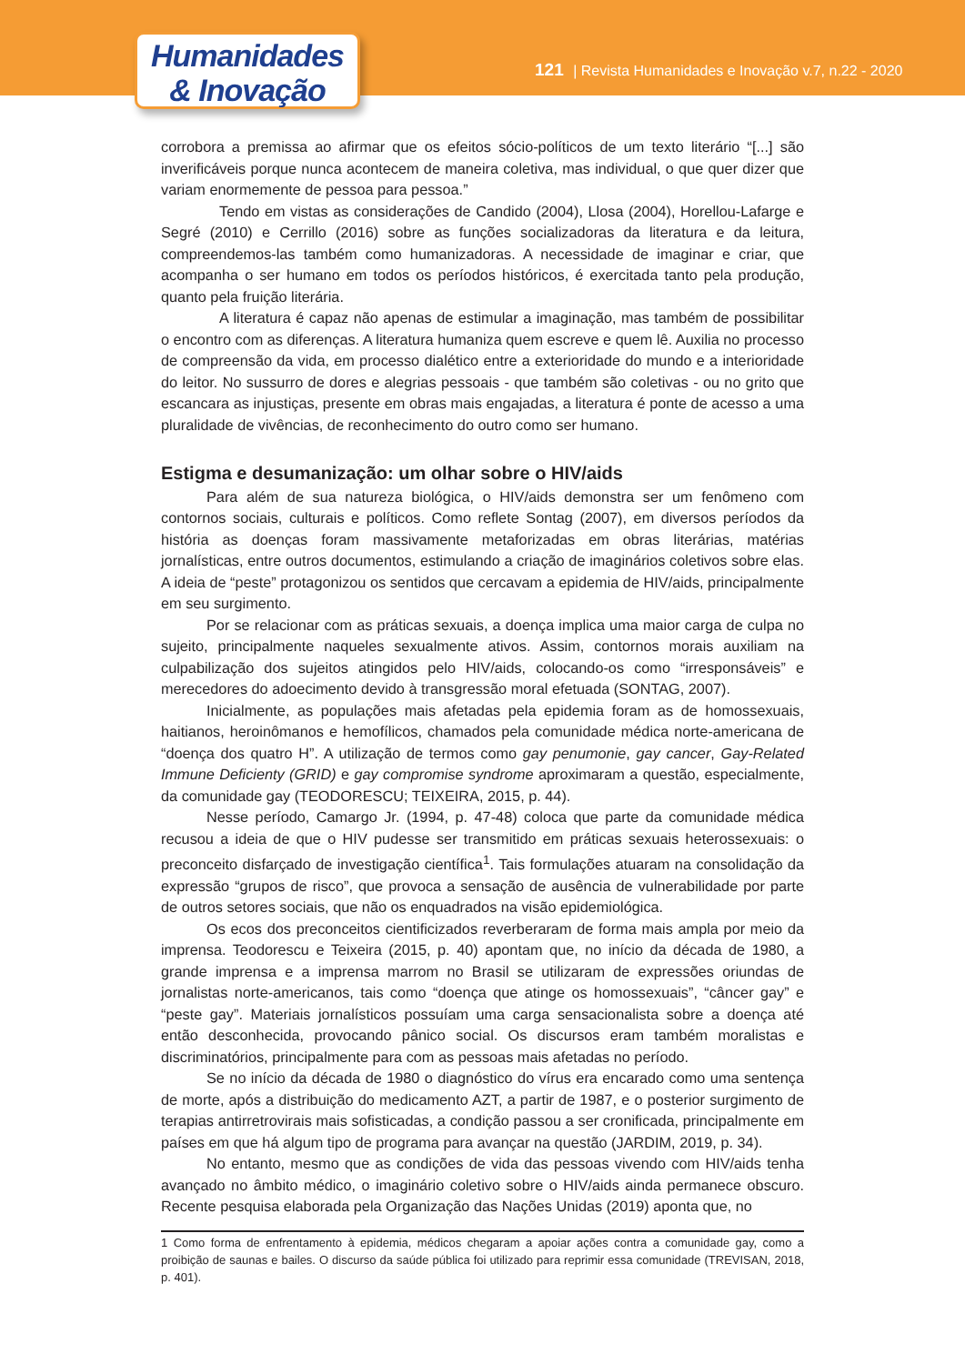Humanidades
& Inovação
121 | Revista Humanidades e Inovação v.7, n.22 - 2020
corrobora a premissa ao afirmar que os efeitos sócio-políticos de um texto literário “[...] são inverificáveis porque nunca acontecem de maneira coletiva, mas individual, o que quer dizer que variam enormemente de pessoa para pessoa.”
Tendo em vistas as considerações de Candido (2004), Llosa (2004), Horellou-Lafarge e Segré (2010) e Cerrillo (2016) sobre as funções socializadoras da literatura e da leitura, compreendemos-las também como humanizadoras. A necessidade de imaginar e criar, que acompanha o ser humano em todos os períodos históricos, é exercitada tanto pela produção, quanto pela fruição literária.
A literatura é capaz não apenas de estimular a imaginação, mas também de possibilitar o encontro com as diferenças. A literatura humaniza quem escreve e quem lê. Auxilia no processo de compreensão da vida, em processo dialético entre a exterioridade do mundo e a interioridade do leitor. No sussurro de dores e alegrias pessoais - que também são coletivas - ou no grito que escancara as injustiças, presente em obras mais engajadas, a literatura é ponte de acesso a uma pluralidade de vivências, de reconhecimento do outro como ser humano.
Estigma e desumanização: um olhar sobre o HIV/aids
Para além de sua natureza biológica, o HIV/aids demonstra ser um fenômeno com contornos sociais, culturais e políticos. Como reflete Sontag (2007), em diversos períodos da história as doenças foram massivamente metaforizadas em obras literárias, matérias jornalísticas, entre outros documentos, estimulando a criação de imaginários coletivos sobre elas. A ideia de “peste” protagonizou os sentidos que cercavam a epidemia de HIV/aids, principalmente em seu surgimento.
Por se relacionar com as práticas sexuais, a doença implica uma maior carga de culpa no sujeito, principalmente naqueles sexualmente ativos. Assim, contornos morais auxiliam na culpabilização dos sujeitos atingidos pelo HIV/aids, colocando-os como “irresponsáveis” e merecedores do adoecimento devido à transgressão moral efetuada (SONTAG, 2007).
Inicialmente, as populações mais afetadas pela epidemia foram as de homossexuais, haitianos, heroinômanos e hemofílicos, chamados pela comunidade médica norte-americana de “doença dos quatro H”. A utilização de termos como gay penumonie, gay cancer, Gay-Related Immune Deficienty (GRID) e gay compromise syndrome aproximaram a questão, especialmente, da comunidade gay (TEODORESCU; TEIXEIRA, 2015, p. 44).
Nesse período, Camargo Jr. (1994, p. 47-48) coloca que parte da comunidade médica recusou a ideia de que o HIV pudesse ser transmitido em práticas sexuais heterossexuais: o preconceito disfarçado de investigação científica<sup>1</sup>. Tais formulações atuaram na consolidação da expressão “grupos de risco”, que provoca a sensação de ausência de vulnerabilidade por parte de outros setores sociais, que não os enquadrados na visão epidemiológica.
Os ecos dos preconceitos cientificizados reverberaram de forma mais ampla por meio da imprensa. Teodorescu e Teixeira (2015, p. 40) apontam que, no início da década de 1980, a grande imprensa e a imprensa marrom no Brasil se utilizaram de expressões oriundas de jornalistas norte-americanos, tais como “doença que atinge os homossexuais”, “câncer gay” e “peste gay”. Materiais jornalísticos possuíam uma carga sensacionalista sobre a doença até então desconhecida, provocando pânico social. Os discursos eram também moralistas e discriminatórios, principalmente para com as pessoas mais afetadas no período.
Se no início da década de 1980 o diagnóstico do vírus era encarado como uma sentença de morte, após a distribuição do medicamento AZT, a partir de 1987, e o posterior surgimento de terapias antirretrovirais mais sofisticadas, a condição passou a ser cronificada, principalmente em países em que há algum tipo de programa para avançar na questão (JARDIM, 2019, p. 34).
No entanto, mesmo que as condições de vida das pessoas vivendo com HIV/aids tenha avançado no âmbito médico, o imaginário coletivo sobre o HIV/aids ainda permanece obscuro. Recente pesquisa elaborada pela Organização das Nações Unidas (2019) aponta que, no
1 Como forma de enfrentamento à epidemia, médicos chegaram a apoiar ações contra a comunidade gay, como a proibição de saunas e bailes. O discurso da saúde pública foi utilizado para reprimir essa comunidade (TREVISAN, 2018, p. 401).